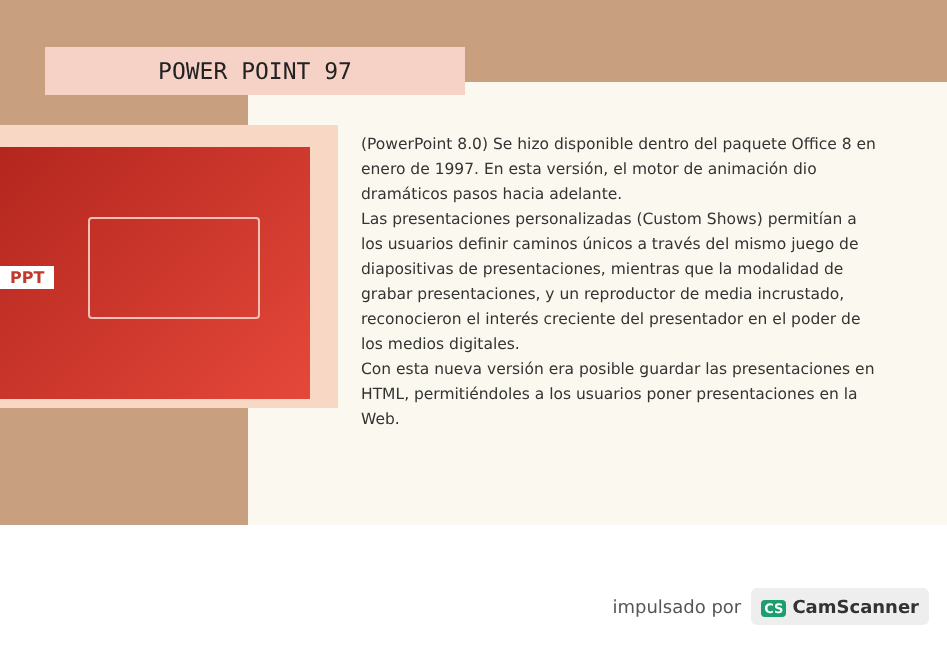POWER POINT 97
PPT
(PowerPoint 8.0) Se hizo disponible dentro del paquete Office 8 en enero de 1997. En esta versión, el motor de animación dio dramáticos pasos hacia adelante.
Las presentaciones personalizadas (Custom Shows) permitían a los usuarios definir caminos únicos a través del mismo juego de diapositivas de presentaciones, mientras que la modalidad de grabar presentaciones, y un reproductor de media incrustado, reconocieron el interés creciente del presentador en el poder de los medios digitales.
Con esta nueva versión era posible guardar las presentaciones en HTML, permitiéndoles a los usuarios poner presentaciones en la Web.
impulsado por
CS CamScanner